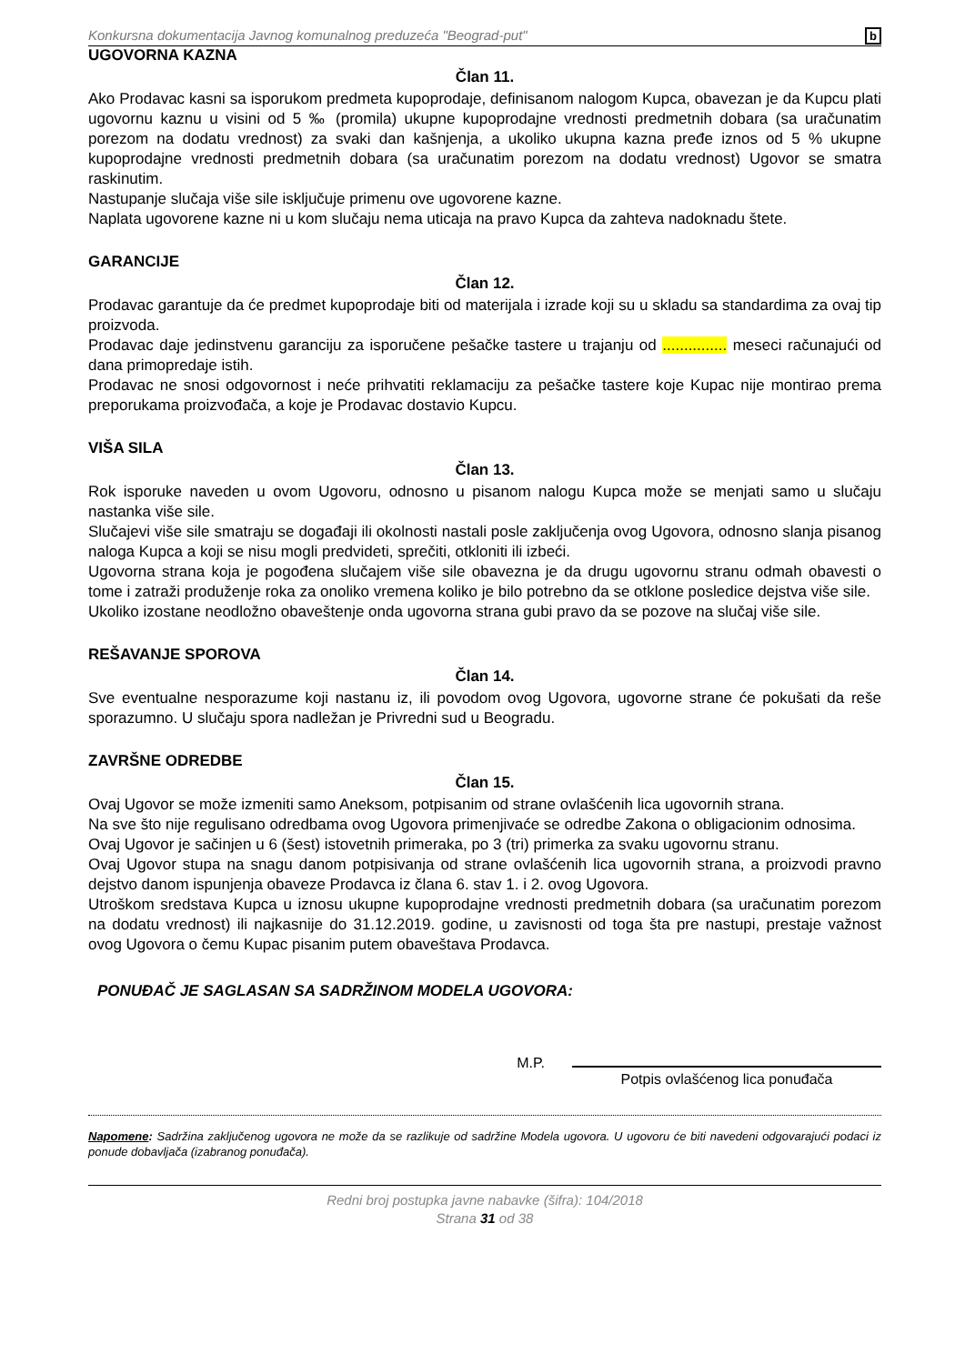Konkursna dokumentacija Javnog komunalnog preduzeća "Beograd-put" b
UGOVORNA KAZNA
Član 11.
Ako Prodavac kasni sa isporukom predmeta kupoprodaje, definisanom nalogom Kupca, obavezan je da Kupcu plati ugovornu kaznu u visini od 5 ‰ (promila) ukupne kupoprodajne vrednosti predmetnih dobara (sa uračunatim porezom na dodatu vrednost) za svaki dan kašnjenja, a ukoliko ukupna kazna pređe iznos od 5 % ukupne kupoprodajne vrednosti predmetnih dobara (sa uračunatim porezom na dodatu vrednost) Ugovor se smatra raskinutim.
Nastupanje slučaja više sile isključuje primenu ove ugovorene kazne.
Naplata ugovorene kazne ni u kom slučaju nema uticaja na pravo Kupca da zahteva nadoknadu štete.
GARANCIJE
Član 12.
Prodavac garantuje da će predmet kupoprodaje biti od materijala i izrade koji su u skladu sa standardima za ovaj tip proizvoda.
Prodavac daje jedinstvenu garanciju za isporučene pešačke tastere u trajanju od ............... meseci računajući od dana primopredaje istih.
Prodavac ne snosi odgovornost i neće prihvatiti reklamaciju za pešačke tastere koje Kupac nije montirao prema preporukama proizvođača, a koje je Prodavac dostavio Kupcu.
VIŠA SILA
Član 13.
Rok isporuke naveden u ovom Ugovoru, odnosno u pisanom nalogu Kupca može se menjati samo u slučaju nastanka više sile.
Slučajevi više sile smatraju se događaji ili okolnosti nastali posle zaključenja ovog Ugovora, odnosno slanja pisanog naloga Kupca a koji se nisu mogli predvideti, sprečiti, otkloniti ili izbeći.
Ugovorna strana koja je pogođena slučajem više sile obavezna je da drugu ugovornu stranu odmah obavesti o tome i zatraži produženje roka za onoliko vremena koliko je bilo potrebno da se otklone posledice dejstva više sile.
Ukoliko izostane neodložno obaveštenje onda ugovorna strana gubi pravo da se pozove na slučaj više sile.
REŠAVANJE SPOROVA
Član 14.
Sve eventualne nesporazume koji nastanu iz, ili povodom ovog Ugovora, ugovorne strane će pokušati da reše sporazumno. U slučaju spora nadležan je Privredni sud u Beogradu.
ZAVRŠNE ODREDBE
Član 15.
Ovaj Ugovor se može izmeniti samo Aneksom, potpisanim od strane ovlašćenih lica ugovornih strana.
Na sve što nije regulisano odredbama ovog Ugovora primenjivaće se odredbe Zakona o obligacionim odnosima.
Ovaj Ugovor je sačinjen u 6 (šest) istovetnih primeraka, po 3 (tri) primerka za svaku ugovornu stranu.
Ovaj Ugovor stupa na snagu danom potpisivanja od strane ovlašćenih lica ugovornih strana, a proizvodi pravno dejstvo danom ispunjenja obaveze Prodavca iz člana 6. stav 1. i 2. ovog Ugovora.
Utroškom sredstava Kupca u iznosu ukupne kupoprodajne vrednosti predmetnih dobara (sa uračunatim porezom na dodatu vrednost) ili najkasnije do 31.12.2019. godine, u zavisnosti od toga šta pre nastupi, prestaje važnost ovog Ugovora o čemu Kupac pisanim putem obaveštava Prodavca.
PONUĐAČ JE SAGLASAN SA SADRŽINOM MODELA UGOVORA:
M.P.
Potpis ovlašćenog lica ponuđača
Napomene: Sadržina zaključenog ugovora ne može da se razlikuje od sadržine Modela ugovora. U ugovoru će biti navedeni odgovarajući podaci iz ponude dobavljača (izabranog ponuđača).
Redni broj postupka javne nabavke (šifra): 104/2018
Strana 31 od 38